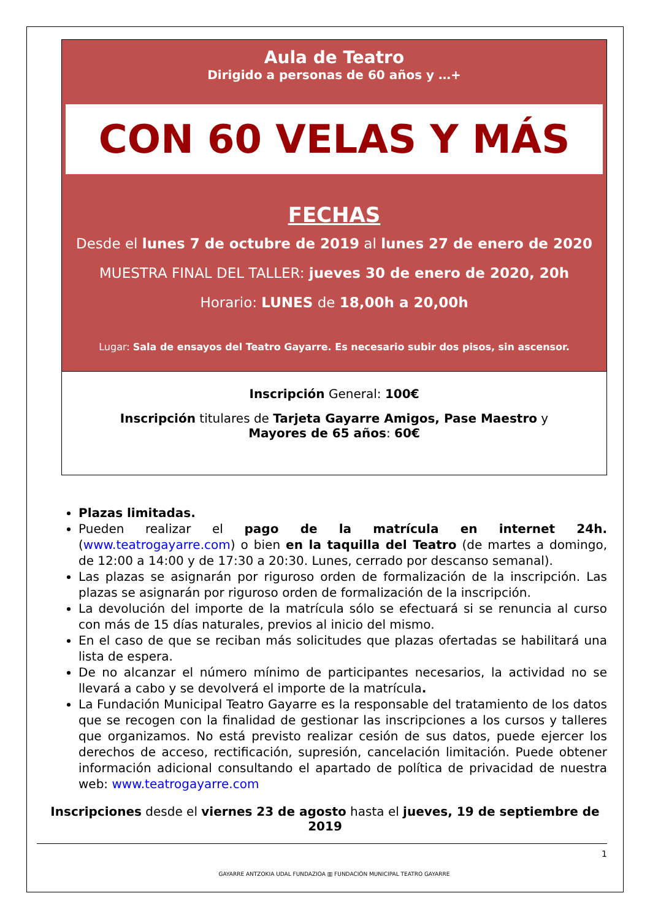Aula de Teatro
Dirigido a personas de 60 años y …+
CON 60 VELAS Y MÁS
FECHAS
Desde el lunes 7 de octubre de 2019 al lunes 27 de enero de 2020
MUESTRA FINAL DEL TALLER: jueves 30 de enero de 2020, 20h
Horario: LUNES de 18,00h a 20,00h
Lugar: Sala de ensayos del Teatro Gayarre. Es necesario subir dos pisos, sin ascensor.
Inscripción General: 100€
Inscripción titulares de Tarjeta Gayarre Amigos, Pase Maestro y
Mayores de 65 años: 60€
Plazas limitadas.
Pueden realizar el pago de la matrícula en internet 24h. (www.teatrogayarre.com) o bien en la taquilla del Teatro (de martes a domingo, de 12:00 a 14:00 y de 17:30 a 20:30. Lunes, cerrado por descanso semanal).
Las plazas se asignarán por riguroso orden de formalización de la inscripción. Las plazas se asignarán por riguroso orden de formalización de la inscripción.
La devolución del importe de la matrícula sólo se efectuará si se renuncia al curso con más de 15 días naturales, previos al inicio del mismo.
En el caso de que se reciban más solicitudes que plazas ofertadas se habilitará una lista de espera.
De no alcanzar el número mínimo de participantes necesarios, la actividad no se llevará a cabo y se devolverá el importe de la matrícula.
La Fundación Municipal Teatro Gayarre es la responsable del tratamiento de los datos que se recogen con la finalidad de gestionar las inscripciones a los cursos y talleres que organizamos. No está previsto realizar cesión de sus datos, puede ejercer los derechos de acceso, rectificación, supresión, cancelación limitación. Puede obtener información adicional consultando el apartado de política de privacidad de nuestra web: www.teatrogayarre.com
Inscripciones desde el viernes 23 de agosto hasta el jueves, 19 de septiembre de 2019
1
GAYARRE ANTZOKIA UDAL FUNDAZIOA ▥ FUNDACIÓN MUNICIPAL TEATRO GAYARRE